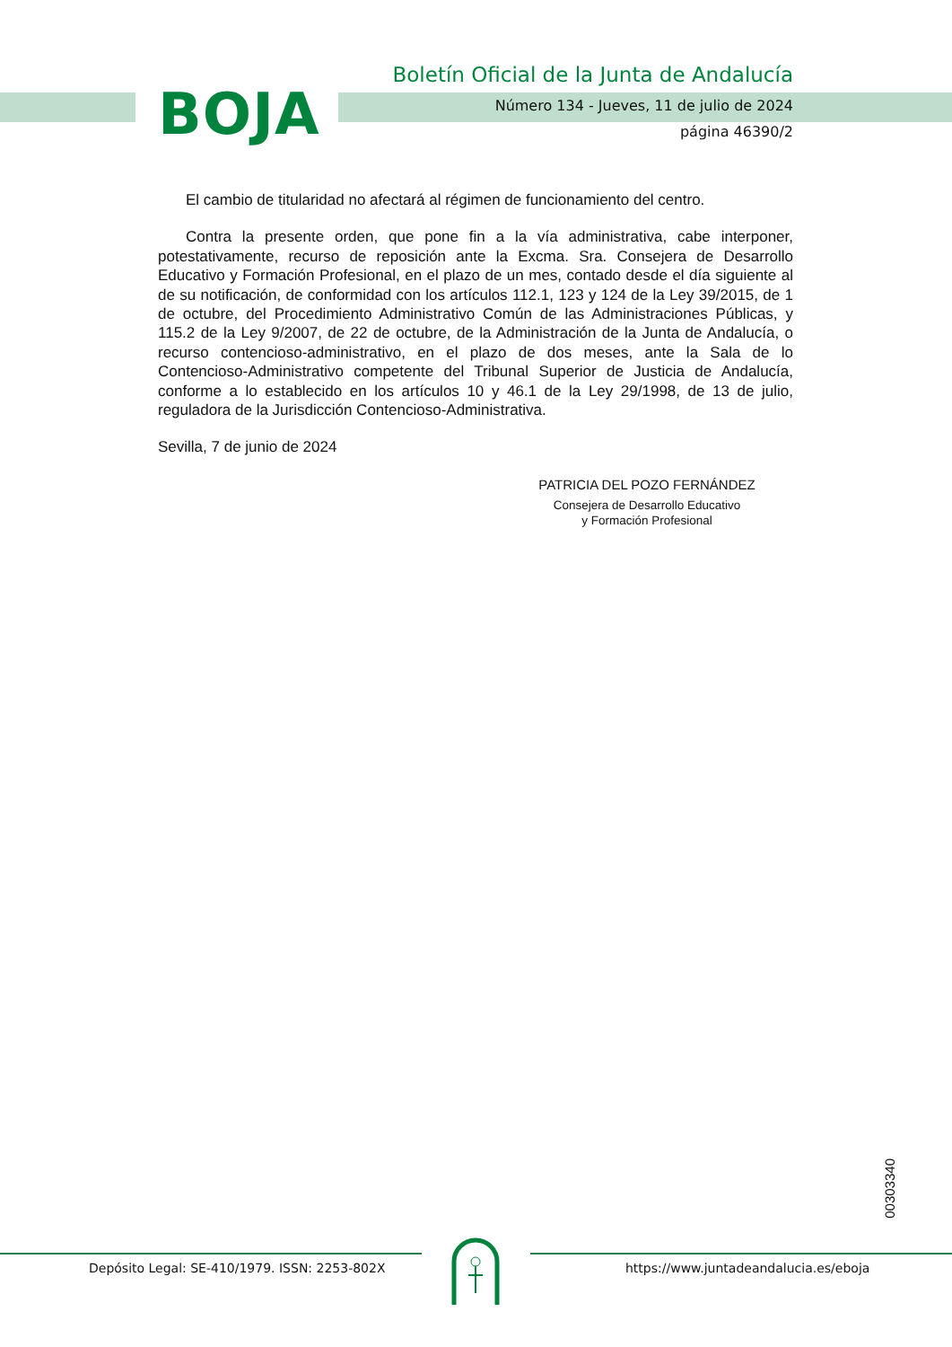BOJA
Boletín Oficial de la Junta de Andalucía
Número 134 - Jueves, 11 de julio de 2024
página 46390/2
El cambio de titularidad no afectará al régimen de funcionamiento del centro.
Contra la presente orden, que pone fin a la vía administrativa, cabe interponer, potestativamente, recurso de reposición ante la Excma. Sra. Consejera de Desarrollo Educativo y Formación Profesional, en el plazo de un mes, contado desde el día siguiente al de su notificación, de conformidad con los artículos 112.1, 123 y 124 de la Ley 39/2015, de 1 de octubre, del Procedimiento Administrativo Común de las Administraciones Públicas, y 115.2 de la Ley 9/2007, de 22 de octubre, de la Administración de la Junta de Andalucía, o recurso contencioso-administrativo, en el plazo de dos meses, ante la Sala de lo Contencioso-Administrativo competente del Tribunal Superior de Justicia de Andalucía, conforme a lo establecido en los artículos 10 y 46.1 de la Ley 29/1998, de 13 de julio, reguladora de la Jurisdicción Contencioso-Administrativa.
Sevilla, 7 de junio de 2024
PATRICIA DEL POZO FERNÁNDEZ
Consejera de Desarrollo Educativo
y Formación Profesional
00303340
Depósito Legal: SE-410/1979. ISSN: 2253-802X
https://www.juntadeandalucia.es/eboja